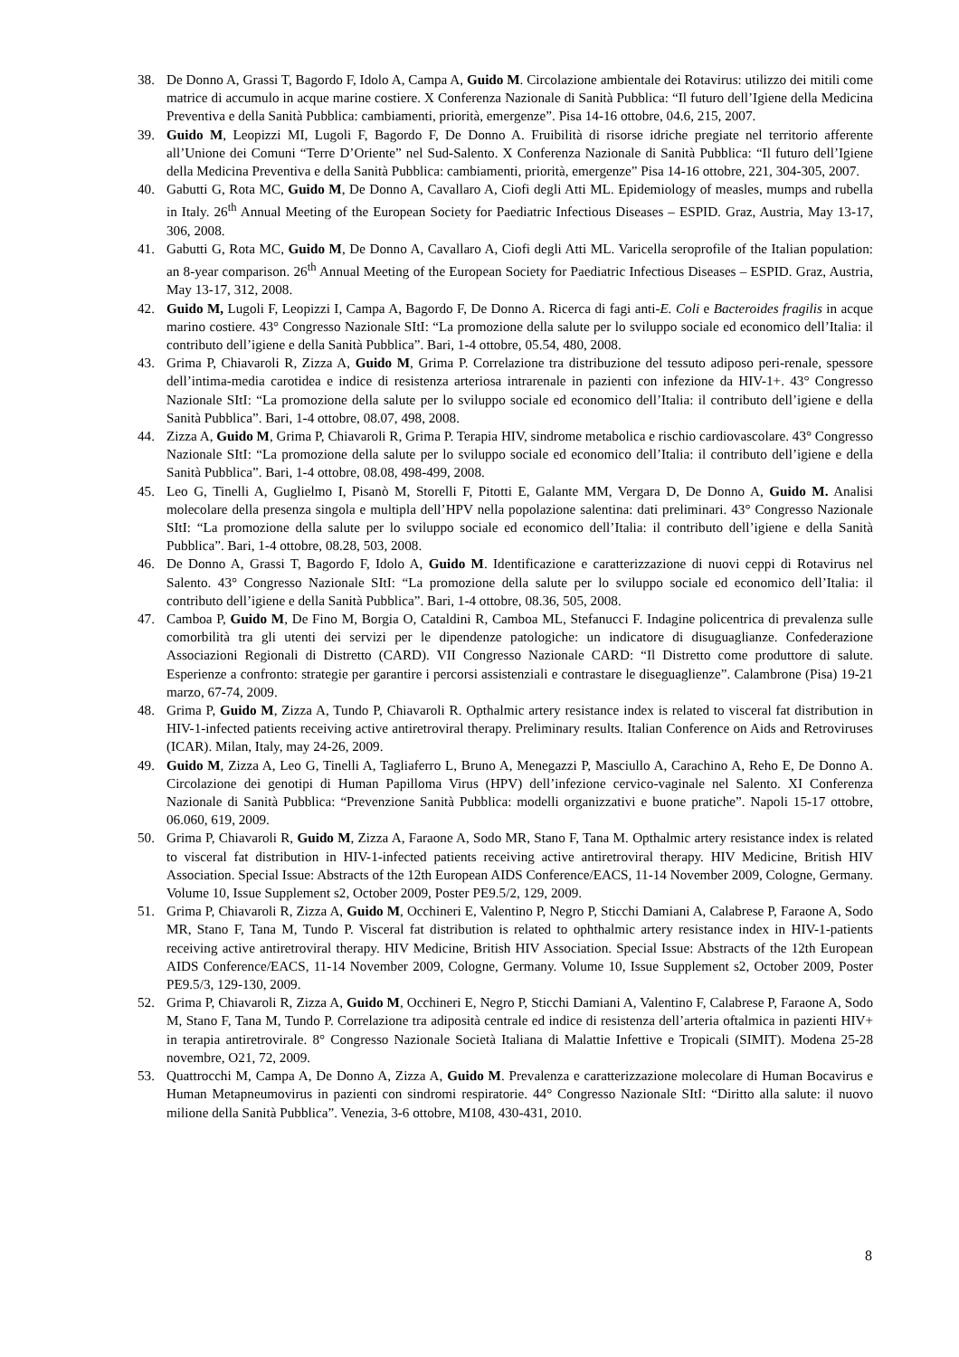38. De Donno A, Grassi T, Bagordo F, Idolo A, Campa A, Guido M. Circolazione ambientale dei Rotavirus: utilizzo dei mitili come matrice di accumulo in acque marine costiere. X Conferenza Nazionale di Sanità Pubblica: “Il futuro dell’Igiene della Medicina Preventiva e della Sanità Pubblica: cambiamenti, priorità, emergenze”. Pisa 14-16 ottobre, 04.6, 215, 2007.
39. Guido M, Leopizzi MI, Lugoli F, Bagordo F, De Donno A. Fruibilità di risorse idriche pregiate nel territorio afferente all’Unione dei Comuni “Terre D’Oriente” nel Sud-Salento. X Conferenza Nazionale di Sanità Pubblica: “Il futuro dell’Igiene della Medicina Preventiva e della Sanità Pubblica: cambiamenti, priorità, emergenze” Pisa 14-16 ottobre, 221, 304-305, 2007.
40. Gabutti G, Rota MC, Guido M, De Donno A, Cavallaro A, Ciofi degli Atti ML. Epidemiology of measles, mumps and rubella in Italy. 26<sup>th</sup> Annual Meeting of the European Society for Paediatric Infectious Diseases – ESPID. Graz, Austria, May 13-17, 306, 2008.
41. Gabutti G, Rota MC, Guido M, De Donno A, Cavallaro A, Ciofi degli Atti ML. Varicella seroprofile of the Italian population: an 8-year comparison. 26<sup>th</sup> Annual Meeting of the European Society for Paediatric Infectious Diseases – ESPID. Graz, Austria, May 13-17, 312, 2008.
42. Guido M, Lugoli F, Leopizzi I, Campa A, Bagordo F, De Donno A. Ricerca di fagi anti-E. Coli e Bacteroides fragilis in acque marino costiere. 43° Congresso Nazionale SItI: “La promozione della salute per lo sviluppo sociale ed economico dell’Italia: il contributo dell’igiene e della Sanità Pubblica”. Bari, 1-4 ottobre, 05.54, 480, 2008.
43. Grima P, Chiavaroli R, Zizza A, Guido M, Grima P. Correlazione tra distribuzione del tessuto adiposo peri-renale, spessore dell’intima-media carotidea e indice di resistenza arteriosa intrarenale in pazienti con infezione da HIV-1+. 43° Congresso Nazionale SItI: “La promozione della salute per lo sviluppo sociale ed economico dell’Italia: il contributo dell’igiene e della Sanità Pubblica”. Bari, 1-4 ottobre, 08.07, 498, 2008.
44. Zizza A, Guido M, Grima P, Chiavaroli R, Grima P. Terapia HIV, sindrome metabolica e rischio cardiovascolare. 43° Congresso Nazionale SItI: “La promozione della salute per lo sviluppo sociale ed economico dell’Italia: il contributo dell’igiene e della Sanità Pubblica”. Bari, 1-4 ottobre, 08.08, 498-499, 2008.
45. Leo G, Tinelli A, Guglielmo I, Pisanò M, Storelli F, Pitotti E, Galante MM, Vergara D, De Donno A, Guido M. Analisi molecolare della presenza singola e multipla dell’HPV nella popolazione salentina: dati preliminari. 43° Congresso Nazionale SItI: “La promozione della salute per lo sviluppo sociale ed economico dell’Italia: il contributo dell’igiene e della Sanità Pubblica”. Bari, 1-4 ottobre, 08.28, 503, 2008.
46. De Donno A, Grassi T, Bagordo F, Idolo A, Guido M. Identificazione e caratterizzazione di nuovi ceppi di Rotavirus nel Salento. 43° Congresso Nazionale SItI: “La promozione della salute per lo sviluppo sociale ed economico dell’Italia: il contributo dell’igiene e della Sanità Pubblica”. Bari, 1-4 ottobre, 08.36, 505, 2008.
47. Camboa P, Guido M, De Fino M, Borgia O, Cataldini R, Camboa ML, Stefanucci F. Indagine policentrica di prevalenza sulle comorbilità tra gli utenti dei servizi per le dipendenze patologiche: un indicatore di disuguaglianze. Confederazione Associazioni Regionali di Distretto (CARD). VII Congresso Nazionale CARD: “Il Distretto come produttore di salute. Esperienze a confronto: strategie per garantire i percorsi assistenziali e contrastare le diseguaglienze”. Calambrone (Pisa) 19-21 marzo, 67-74, 2009.
48. Grima P, Guido M, Zizza A, Tundo P, Chiavaroli R. Opthalmic artery resistance index is related to visceral fat distribution in HIV-1-infected patients receiving active antiretroviral therapy. Preliminary results. Italian Conference on Aids and Retroviruses (ICAR). Milan, Italy, may 24-26, 2009.
49. Guido M, Zizza A, Leo G, Tinelli A, Tagliaferro L, Bruno A, Menegazzi P, Masciullo A, Carachino A, Reho E, De Donno A. Circolazione dei genotipi di Human Papilloma Virus (HPV) dell’infezione cervico-vaginale nel Salento. XI Conferenza Nazionale di Sanità Pubblica: “Prevenzione Sanità Pubblica: modelli organizzativi e buone pratiche”. Napoli 15-17 ottobre, 06.060, 619, 2009.
50. Grima P, Chiavaroli R, Guido M, Zizza A, Faraone A, Sodo MR, Stano F, Tana M. Opthalmic artery resistance index is related to visceral fat distribution in HIV-1-infected patients receiving active antiretroviral therapy. HIV Medicine, British HIV Association. Special Issue: Abstracts of the 12th European AIDS Conference/EACS, 11-14 November 2009, Cologne, Germany. Volume 10, Issue Supplement s2, October 2009, Poster PE9.5/2, 129, 2009.
51. Grima P, Chiavaroli R, Zizza A, Guido M, Occhineri E, Valentino P, Negro P, Sticchi Damiani A, Calabrese P, Faraone A, Sodo MR, Stano F, Tana M, Tundo P. Visceral fat distribution is related to ophthalmic artery resistance index in HIV-1-patients receiving active antiretroviral therapy. HIV Medicine, British HIV Association. Special Issue: Abstracts of the 12th European AIDS Conference/EACS, 11-14 November 2009, Cologne, Germany. Volume 10, Issue Supplement s2, October 2009, Poster PE9.5/3, 129-130, 2009.
52. Grima P, Chiavaroli R, Zizza A, Guido M, Occhineri E, Negro P, Sticchi Damiani A, Valentino F, Calabrese P, Faraone A, Sodo M, Stano F, Tana M, Tundo P. Correlazione tra adiposità centrale ed indice di resistenza dell’arteria oftalmica in pazienti HIV+ in terapia antiretrovirale. 8° Congresso Nazionale Società Italiana di Malattie Infettive e Tropicali (SIMIT). Modena 25-28 novembre, O21, 72, 2009.
53. Quattrocchi M, Campa A, De Donno A, Zizza A, Guido M. Prevalenza e caratterizzazione molecolare di Human Bocavirus e Human Metapneumovirus in pazienti con sindromi respiratorie. 44° Congresso Nazionale SItI: “Diritto alla salute: il nuovo milione della Sanità Pubblica”. Venezia, 3-6 ottobre, M108, 430-431, 2010.
8